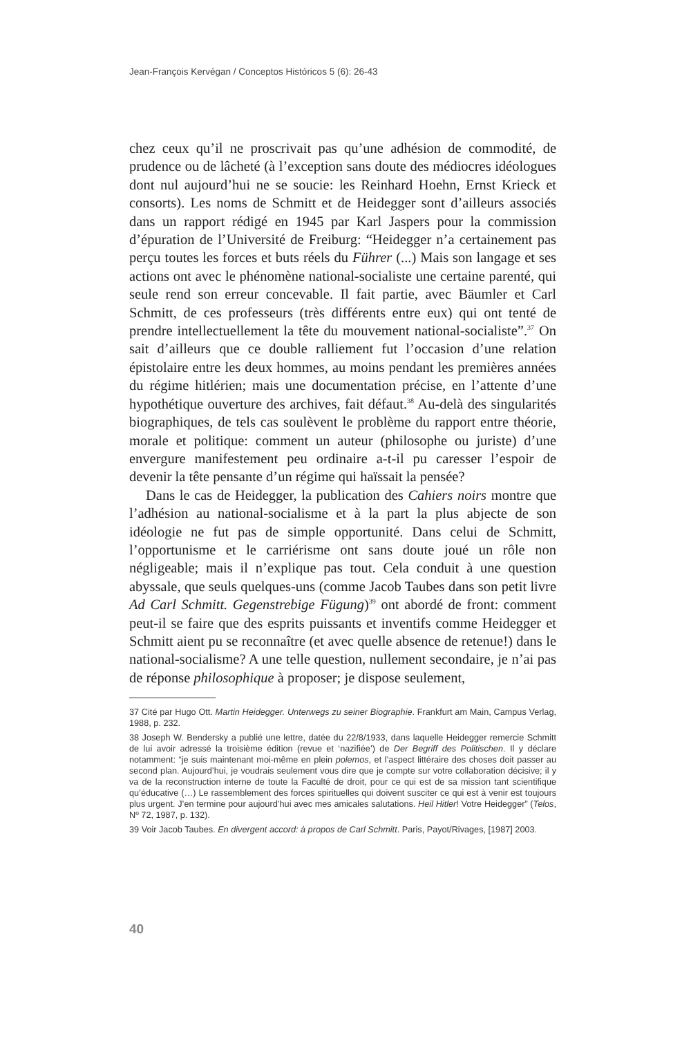Jean-François Kervégan / Conceptos Históricos 5 (6): 26-43
chez ceux qu’il ne proscrivait pas qu’une adhésion de commodité, de prudence ou de lâcheté (à l’exception sans doute des médiocres idéologues dont nul aujourd’hui ne se soucie: les Reinhard Hoehn, Ernst Krieck et consorts). Les noms de Schmitt et de Heidegger sont d’ailleurs associés dans un rapport rédigé en 1945 par Karl Jaspers pour la commission d’épuration de l’Université de Freiburg: “Heidegger n’a certainement pas perçu toutes les forces et buts réels du Führer (...) Mais son langage et ses actions ont avec le phénomène national-socialiste une certaine parenté, qui seule rend son erreur concevable. Il fait partie, avec Bäumler et Carl Schmitt, de ces professeurs (très différents entre eux) qui ont tenté de prendre intellectuellement la tête du mouvement national-socialiste”.<sup>37</sup> On sait d’ailleurs que ce double ralliement fut l’occasion d’une relation épistolaire entre les deux hommes, au moins pendant les premières années du régime hitlérien; mais une documentation précise, en l’attente d’une hypothétique ouverture des archives, fait défaut.<sup>38</sup> Au-delà des singularités biographiques, de tels cas soulèvent le problème du rapport entre théorie, morale et politique: comment un auteur (philosophe ou juriste) d’une envergure manifestement peu ordinaire a-t-il pu caresser l’espoir de devenir la tête pensante d’un régime qui haïssait la pensée?
Dans le cas de Heidegger, la publication des Cahiers noirs montre que l’adhésion au national-socialisme et à la part la plus abjecte de son idéologie ne fut pas de simple opportunité. Dans celui de Schmitt, l’opportunisme et le carriérisme ont sans doute joué un rôle non négligeable; mais il n’explique pas tout. Cela conduit à une question abyssale, que seuls quelques-uns (comme Jacob Taubes dans son petit livre Ad Carl Schmitt. Gegenstrebige Fügung)<sup>39</sup> ont abordé de front: comment peut-il se faire que des esprits puissants et inventifs comme Heidegger et Schmitt aient pu se reconnaître (et avec quelle absence de retenue!) dans le national-socialisme? A une telle question, nullement secondaire, je n’ai pas de réponse philosophique à proposer; je dispose seulement,
37 Cité par Hugo Ott. Martin Heidegger. Unterwegs zu seiner Biographie. Frankfurt am Main, Campus Verlag, 1988, p. 232.
38 Joseph W. Bendersky a publié une lettre, datée du 22/8/1933, dans laquelle Heidegger remercie Schmitt de lui avoir adressé la troisième édition (revue et ‘nazifiée’) de Der Begriff des Politischen. Il y déclare notamment: “je suis maintenant moi-même en plein polemos, et l’aspect littéraire des choses doit passer au second plan. Aujourd’hui, je voudrais seulement vous dire que je compte sur votre collaboration décisive; il y va de la reconstruction interne de toute la Faculté de droit, pour ce qui est de sa mission tant scientifique qu’éducative (…) Le rassemblement des forces spirituelles qui doivent susciter ce qui est à venir est toujours plus urgent. J’en termine pour aujourd’hui avec mes amicales salutations. Heil Hitler! Votre Heidegger” (Telos, Nº 72, 1987, p. 132).
39 Voir Jacob Taubes. En divergent accord: à propos de Carl Schmitt. Paris, Payot/Rivages, [1987] 2003.
40